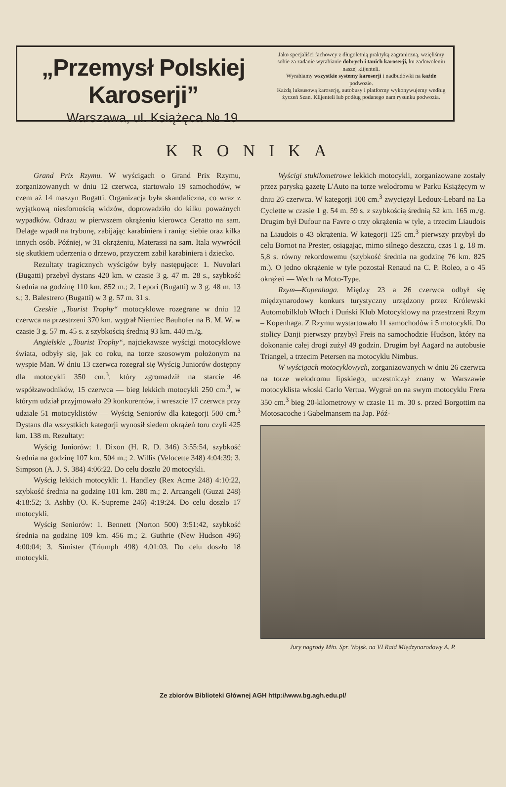„Przemysł Polskiej Karoserji”
Warszawa, ul. Książęca № 19
Jako specjaliści fachowcy z długoletnią praktyką zagraniczną, wzięliśmy sobie za zadanie wyrabianie dobrych i tanich karoserji, ku zadowoleniu naszej klijenteli.
Wyrabiamy wszystkie systemy karoserji i nadbudówki na każde podwozie.
Każdą luksusową karoserję, autobusy i platformy wykonywujemy według życzeń Szan. Klijenteli lub podług podanego nam rysunku podwozia.
KRONIKA
Grand Prix Rzymu. W wyścigach o Grand Prix Rzymu, zorganizowanych w dniu 12 czerwca, startowało 19 samochodów, w czem aż 14 maszyn Bugatti. Organizacja była skandaliczna, co wraz z wyjątkową niesfornością widzów, doprowadziło do kilku poważnych wypadków. Odrazu w pierwszem okrążeniu kierowca Ceratto na sam. Delage wpadł na trybunę, zabijając karabiniera i raniąc siebie oraz kilka innych osób. Później, w 31 okrążeniu, Materassi na sam. Itala wywrócił się skutkiem uderzenia o drzewo, przyczem zabił karabiniera i dziecko.
Rezultaty tragicznych wyścigów były następujące: 1. Nuvolari (Bugatti) przebył dystans 420 km. w czasie 3 g. 47 m. 28 s., szybkość średnia na godzinę 110 km. 852 m.; 2. Lepori (Bugatti) w 3 g. 48 m. 13 s.; 3. Balestrero (Bugatti) w 3 g. 57 m. 31 s.
Czeskie „Tourist Trophy“ motocyklowe rozegrane w dniu 12 czerwca na przestrzeni 370 km. wygrał Niemiec Bauhofer na B. M. W. w czasie 3 g. 57 m. 45 s. z szybkością średnią 93 km. 440 m./g.
Angielskie „Tourist Trophy“, najciekawsze wyścigi motocyklowe świata, odbyły się, jak co roku, na torze szosowym położonym na wyspie Man. W dniu 13 czerwca rozegrał się Wyścig Juniorów dostępny dla motocykli 350 cm.<sup>3</sup>, który zgromadził na starcie 46 współzawodników, 15 czerwca — bieg lekkich motocykli 250 cm.<sup>3</sup>, w którym udział przyjmowało 29 konkurentów, i wreszcie 17 czerwca przy udziale 51 motocyklistów — Wyścig Seniorów dla kategorji 500 cm.<sup>3</sup> Dystans dla wszystkich kategorji wynosił siedem okrążeń toru czyli 425 km. 138 m. Rezultaty:
Wyścig Juniorów: 1. Dixon (H. R. D. 346) 3:55:54, szybkość średnia na godzinę 107 km. 504 m.; 2. Willis (Velocette 348) 4:04:39; 3. Simpson (A. J. S. 384) 4:06:22. Do celu doszło 20 motocykli.
Wyścig lekkich motocykli: 1. Handley (Rex Acme 248) 4:10:22, szybkość średnia na godzinę 101 km. 280 m.; 2. Arcangeli (Guzzi 248) 4:18:52; 3. Ashby (O. K.-Supreme 246) 4:19:24. Do celu doszło 17 motocykli.
Wyścig Seniorów: 1. Bennett (Norton 500) 3:51:42, szybkość średnia na godzinę 109 km. 456 m.; 2. Guthrie (New Hudson 496) 4:00:04; 3. Simister (Triumph 498) 4.01:03. Do celu doszło 18 motocykli.
Wyścigi stukilometrowe lekkich motocykli, zorganizowane zostały przez paryską gazetę L'Auto na torze welodromu w Parku Książęcym w dniu 26 czerwca. W kategorji 100 cm.<sup>3</sup> zwyciężył Ledoux-Lebard na La Cyclette w czasie 1 g. 54 m. 59 s. z szybkością średnią 52 km. 165 m./g. Drugim był Dufour na Favre o trzy okrążenia w tyle, a trzecim Liaudois na Liaudois o 43 okrążenia. W kategorji 125 cm.<sup>3</sup> pierwszy przybył do celu Bornot na Prester, osiągając, mimo silnego deszczu, czas 1 g. 18 m. 5,8 s. równy rekordowemu (szybkość średnia na godzinę 76 km. 825 m.). O jedno okrążenie w tyle pozostał Renaud na C. P. Roleo, a o 45 okrążeń — Wech na Moto-Type.
Rzym—Kopenhaga. Między 23 a 26 czerwca odbył się międzynarodowy konkurs turystyczny urządzony przez Królewski Automobilklub Włoch i Duński Klub Motocyklowy na przestrzeni Rzym – Kopenhaga. Z Rzymu wystartowało 11 samochodów i 5 motocykli. Do stolicy Danji pierwszy przybył Freis na samochodzie Hudson, który na dokonanie całej drogi zużył 49 godzin. Drugim był Aagard na autobusie Triangel, a trzecim Petersen na motocyklu Nimbus.
W wyścigach motocyklowych, zorganizowanych w dniu 26 czerwca na torze welodromu lipskiego, uczestniczył znany w Warszawie motocyklista włoski Carlo Vertua. Wygrał on na swym motocyklu Frera 350 cm.<sup>3</sup> bieg 20-kilometrowy w czasie 11 m. 30 s. przed Borgottim na Motosacoche i Gabelmansem na Jap. Póź-
Jury nagrody Min. Spr. Wojsk. na VI Raid Międzynarodowy A. P.
Ze zbiorów Biblioteki Głównej AGH http://www.bg.agh.edu.pl/